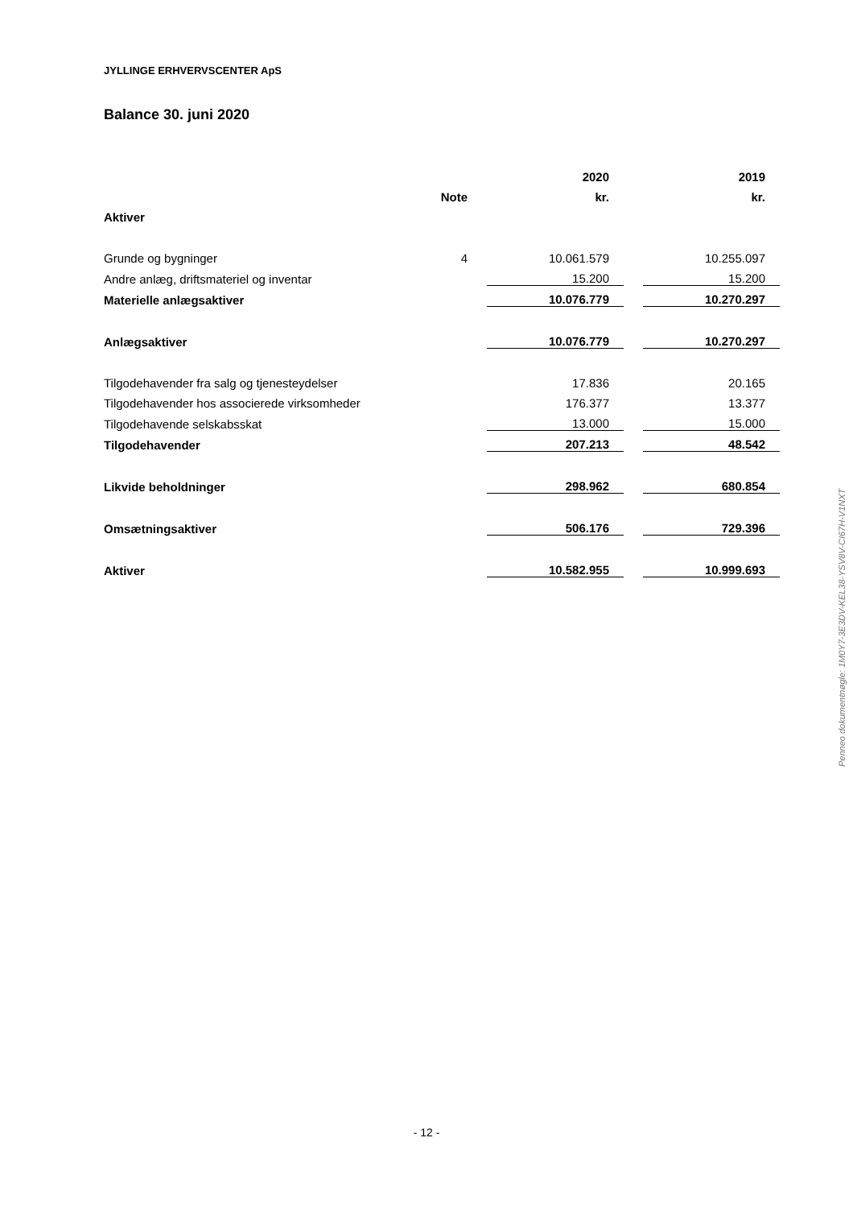JYLLINGE ERHVERVSCENTER ApS
Balance 30. juni 2020
| | | | 2020 | | 2019 |
| | Note | | kr. | | kr. |
| Aktiver | | | | | |
| Grunde og bygninger | 4 | | 10.061.579 | | 10.255.097 |
| Andre anlæg, driftsmateriel og inventar | | | 15.200 | | 15.200 |
| Materielle anlægsaktiver | | | 10.076.779 | | 10.270.297 |
| Anlægsaktiver | | | 10.076.779 | | 10.270.297 |
| Tilgodehavender fra salg og tjenesteydelser | | | 17.836 | | 20.165 |
| Tilgodehavender hos associerede virksomheder | | | 176.377 | | 13.377 |
| Tilgodehavende selskabsskat | | | 13.000 | | 15.000 |
| Tilgodehavender | | | 207.213 | | 48.542 |
| Likvide beholdninger | | | 298.962 | | 680.854 |
| Omsætningsaktiver | | | 506.176 | | 729.396 |
| Aktiver | | | 10.582.955 | | 10.999.693 |
- 12 -
Penneo dokumentnøgle: 1M0Y7-3E3DV-KEL38-YSV8V-CI67H-V1NXT